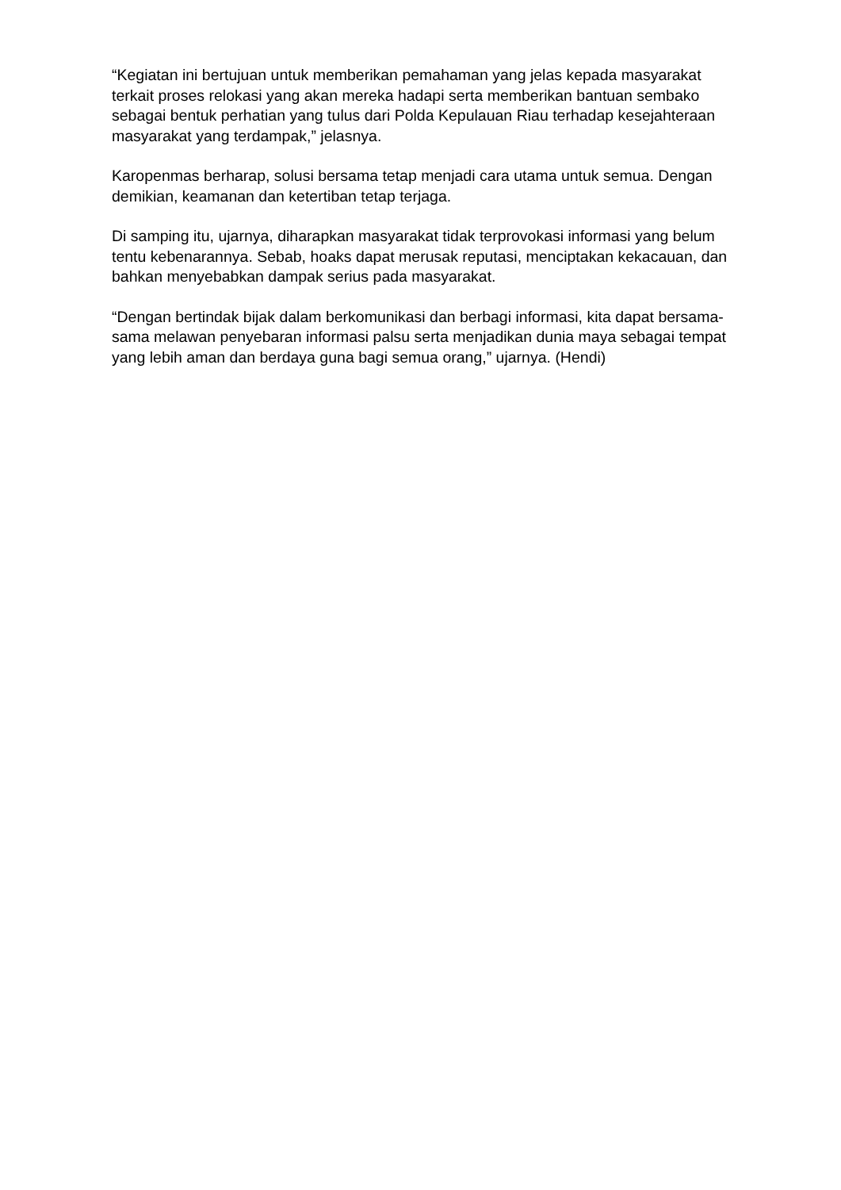“Kegiatan ini bertujuan untuk memberikan pemahaman yang jelas kepada masyarakat terkait proses relokasi yang akan mereka hadapi serta memberikan bantuan sembako sebagai bentuk perhatian yang tulus dari Polda Kepulauan Riau terhadap kesejahteraan masyarakat yang terdampak,” jelasnya.
Karopenmas berharap, solusi bersama tetap menjadi cara utama untuk semua. Dengan demikian, keamanan dan ketertiban tetap terjaga.
Di samping itu, ujarnya, diharapkan masyarakat tidak terprovokasi informasi yang belum tentu kebenarannya. Sebab, hoaks dapat merusak reputasi, menciptakan kekacauan, dan bahkan menyebabkan dampak serius pada masyarakat.
“Dengan bertindak bijak dalam berkomunikasi dan berbagi informasi, kita dapat bersama-sama melawan penyebaran informasi palsu serta menjadikan dunia maya sebagai tempat yang lebih aman dan berdaya guna bagi semua orang,” ujarnya. (Hendi)